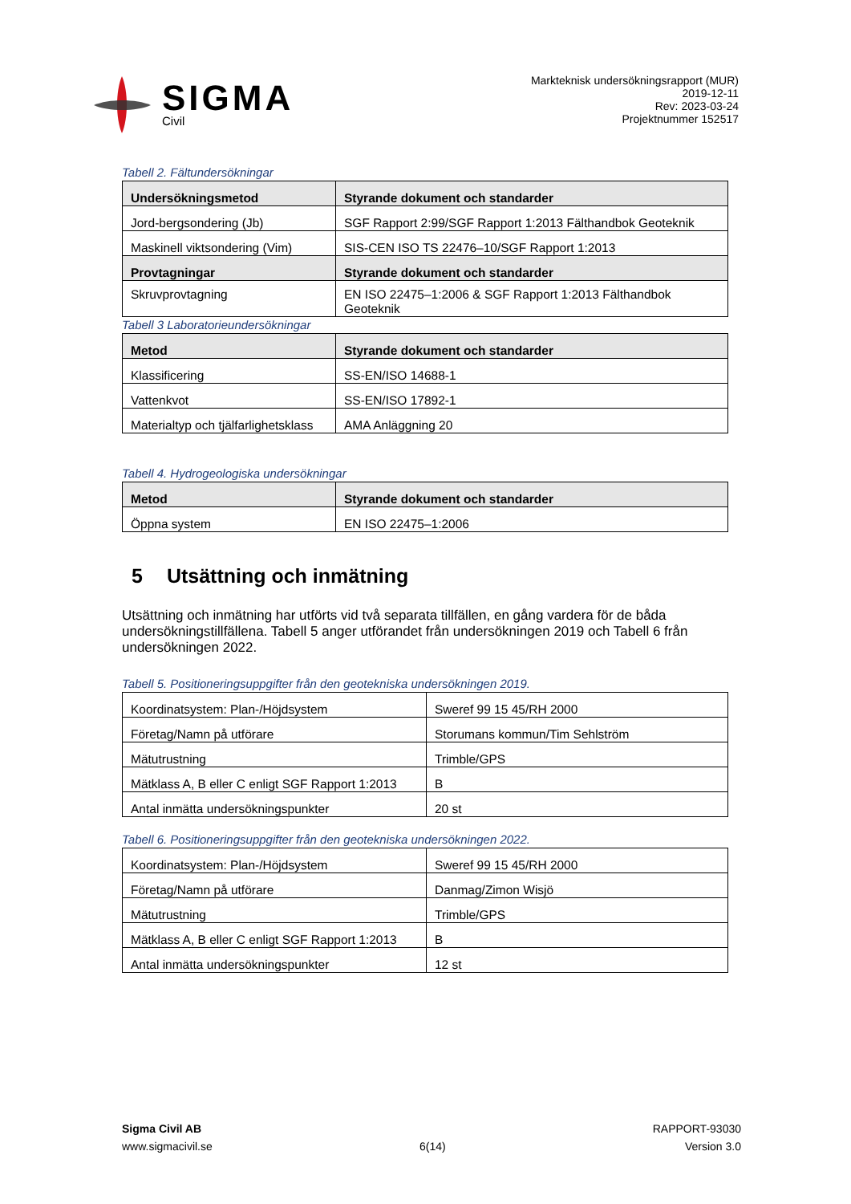SIGMA
Civil
Markteknisk undersökningsrapport (MUR)
2019-12-11
Rev: 2023-03-24
Projektnummer 152517
Tabell 2. Fältundersökningar
| Undersökningsmetod | Styrande dokument och standarder |
| --- | --- |
| Jord-bergsondering (Jb) | SGF Rapport 2:99/SGF Rapport 1:2013 Fälthandbok Geoteknik |
| Maskinell viktsondering (Vim) | SIS-CEN ISO TS 22476–10/SGF Rapport 1:2013 |
| Provtagningar | Styrande dokument och standarder |
| Skruvprovtagning | EN ISO 22475–1:2006 & SGF Rapport 1:2013 Fälthandbok Geoteknik |
Tabell 3 Laboratorieundersökningar
| Metod | Styrande dokument och standarder |
| --- | --- |
| Klassificering | SS-EN/ISO 14688-1 |
| Vattenkvot | SS-EN/ISO 17892-1 |
| Materialtyp och tjälfarlighetsklass | AMA Anläggning 20 |
Tabell 4. Hydrogeologiska undersökningar
| Metod | Styrande dokument och standarder |
| --- | --- |
| Öppna system | EN ISO 22475–1:2006 |
5 Utsättning och inmätning
Utsättning och inmätning har utförts vid två separata tillfällen, en gång vardera för de båda undersökningstillfällena. Tabell 5 anger utförandet från undersökningen 2019 och Tabell 6 från undersökningen 2022.
Tabell 5. Positioneringsuppgifter från den geotekniska undersökningen 2019.
| Koordinatsystem: Plan-/Höjdsystem | Sweref 99 15 45/RH 2000 |
| Företag/Namn på utförare | Storumans kommun/Tim Sehlström |
| Mätutrustning | Trimble/GPS |
| Mätklass A, B eller C enligt SGF Rapport 1:2013 | B |
| Antal inmätta undersökningspunkter | 20 st |
Tabell 6. Positioneringsuppgifter från den geotekniska undersökningen 2022.
| Koordinatsystem: Plan-/Höjdsystem | Sweref 99 15 45/RH 2000 |
| Företag/Namn på utförare | Danmag/Zimon Wisjö |
| Mätutrustning | Trimble/GPS |
| Mätklass A, B eller C enligt SGF Rapport 1:2013 | B |
| Antal inmätta undersökningspunkter | 12 st |
Sigma Civil AB
www.sigmacivil.se
6(14) RAPPORT-93030
Version 3.0